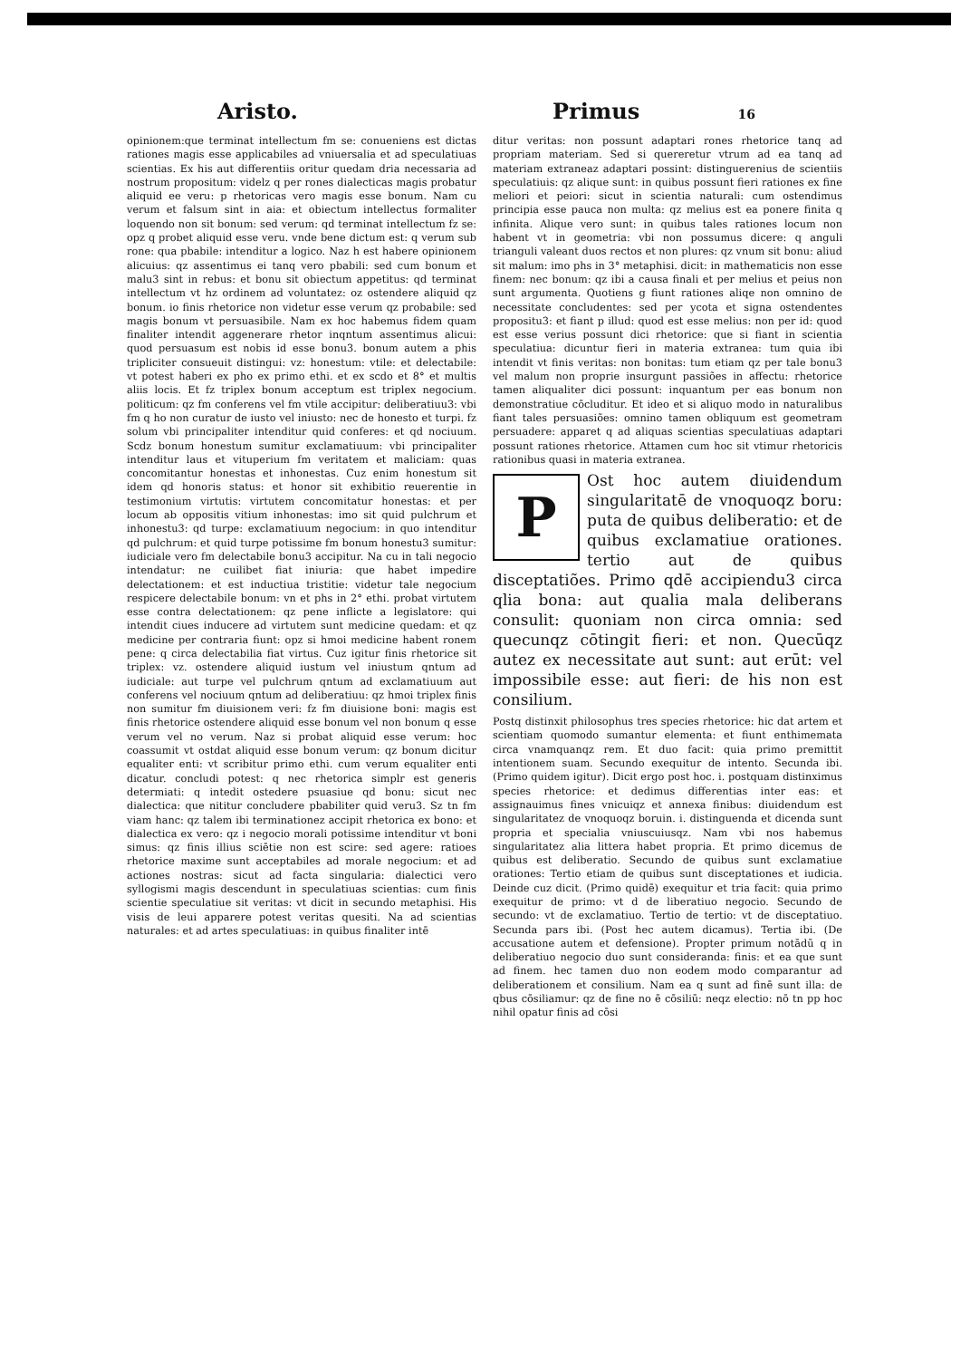Aristo. Primus 16
opinionem:que terminat intellectum fm se: conueniens est dictas rationes magis esse applicabiles ad vniuersalia et ad speculatiuas scientias. Ex his aut differentiis oritur quedam dria necessaria ad nostrum propositum: videlz q per rones dialecticas magis probatur aliquid ee veru: p rhetoricas vero magis esse bonum. Nam cu verum et falsum sint in aia: et obiectum intellectus formaliter loquendo non sit bonum: sed verum: qd terminat intellectum fz se: opz q probet aliquid esse veru. vnde bene dictum est: q verum sub rone: qua pbabile: intenditur a logico. Naz h est habere opinionem alicuius: qz assentimus ei tanq vero pbabili: sed cum bonum et malu3 sint in rebus: et bonu sit obiectum appetitus: qd terminat intellectum vt hz ordinem ad voluntatez: oz ostendere aliquid qz bonum. io finis rhetorice non videtur esse verum qz probabile: sed magis bonum vt persuasibile. Nam ex hoc habemus fidem quam finaliter intendit aggenerare rhetor inqntum assentimus alicui: quod persuasum est nobis id esse bonu3. bonum autem a phis tripliciter consueuit distingui: vz: honestum: vtile: et delectabile: vt potest haberi ex pho ex primo ethi. et ex scdo et 8° et multis aliis locis. Et fz triplex bonum acceptum est triplex negocium. politicum: qz fm conferens vel fm vtile accipitur: deliberatiuu3: vbi fm q ho non curatur de iusto vel iniusto: nec de honesto et turpi. fz solum vbi principaliter intenditur quid conferes: et qd nociuum. Scdz bonum honestum sumitur exclamatiuum: vbi principaliter intenditur laus et vituperium fm veritatem et maliciam: quas concomitantur honestas et inhonestas. Cuz enim honestum sit idem qd honoris status: et honor sit exhibitio reuerentie in testimonium virtutis: virtutem concomitatur honestas: et per locum ab oppositis vitium inhonestas: imo sit quid pulchrum et inhonestu3: qd turpe: exclamatiuum negocium: in quo intenditur qd pulchrum: et quid turpe potissime fm bonum honestu3 sumitur: iudiciale vero fm delectabile bonu3 accipitur. Na cu in tali negocio intendatur: ne cuilibet fiat iniuria: que habet impedire delectationem: et est inductiua tristitie: videtur tale negocium respicere delectabile bonum: vn et phs in 2° ethi. probat virtutem esse contra delectationem: qz pene inflicte a legislatore: qui intendit ciues inducere ad virtutem sunt medicine quedam: et qz medicine per contraria fiunt: opz si hmoi medicine habent ronem pene: q circa delectabilia fiat virtus. Cuz igitur finis rhetorice sit triplex: vz. ostendere aliquid iustum vel iniustum qntum ad iudiciale: aut turpe vel pulchrum qntum ad exclamatiuum aut conferens vel nociuum qntum ad deliberatiuu: qz hmoi triplex finis non sumitur fm diuisionem veri: fz fm diuisione boni: magis est finis rhetorice ostendere aliquid esse bonum vel non bonum q esse verum vel no verum. Naz si probat aliquid esse verum: hoc coassumit vt ostdat aliquid esse bonum verum: qz bonum dicitur equaliter enti: vt scribitur primo ethi. cum verum equaliter enti dicatur. concludi potest: q nec rhetorica simplr est generis determiati: q intedit ostedere psuasiue qd bonu: sicut nec dialectica: que nititur concludere pbabiliter quid veru3. Sz tn fm viam hanc: qz talem ibi terminationez accipit rhetorica ex bono: et dialectica ex vero: qz i negocio morali potissime intenditur vt boni simus: qz finis illius sciētie non est scire: sed agere: ratioes rhetorice maxime sunt acceptabiles ad morale negocium: et ad actiones nostras: sicut ad facta singularia: dialectici vero syllogismi magis descendunt in speculatiuas scientias: cum finis scientie speculatiue sit veritas: vt dicit in secundo metaphisi. His visis de leui apparere potest veritas quesiti. Na ad scientias naturales: et ad artes speculatiuas: in quibus finaliter intē
ditur veritas: non possunt adaptari rones rhetorice tanq ad propriam materiam. Sed si quereretur vtrum ad ea tanq ad materiam extraneaz adaptari possint: distinguerenius de scientiis speculatiuis: qz alique sunt: in quibus possunt fieri rationes ex fine meliori et peiori: sicut in scientia naturali: cum ostendimus principia esse pauca non multa: qz melius est ea ponere finita q infinita. Alique vero sunt: in quibus tales rationes locum non habent vt in geometria: vbi non possumus dicere: q anguli trianguli valeant duos rectos et non plures: qz vnum sit bonu: aliud sit malum: imo phs in 3° metaphisi. dicit: in mathematicis non esse finem: nec bonum: qz ibi a causa finali et per melius et peius non sunt argumenta. Quotiens g fiunt rationes aliqe non omnino de necessitate concludentes: sed per ycota et signa ostendentes propositu3: et fiant p illud: quod est esse melius: non per id: quod est esse verius possunt dici rhetorice: que si fiant in scientia speculatiua: dicuntur fieri in materia extranea: tum quia ibi intendit vt finis veritas: non bonitas: tum etiam qz per tale bonu3 vel malum non proprie insurgunt passiões in affectu: rhetorice tamen aliqualiter dici possunt: inquantum per eas bonum non demonstratiue cōcluditur. Et ideo et si aliquo modo in naturalibus fiant tales persuasiões: omnino tamen obliquum est geometram persuadere: apparet q ad aliquas scientias speculatiuas adaptari possunt rationes rhetorice. Attamen cum hoc sit vtimur rhetoricis rationibus quasi in materia extranea.
P
Ost hoc autem diuidendum singularitatē de vnoquoqz boru: puta de quibus deliberatio: et de quibus exclamatiue orationes. tertio aut de quibus disceptatiões. Primo qdē accipiendu3 circa qlia bona: aut qualia mala deliberans consulit: quoniam non circa omnia: sed quecunqz cōtingit fieri: et non. Quecūqz autez ex necessitate aut sunt: aut erūt: vel impossibile esse: aut fieri: de his non est consilium.
Postq distinxit philosophus tres species rhetorice: hic dat artem et scientiam quomodo sumantur elementa: et fiunt enthimemata circa vnamquanqz rem. Et duo facit: quia primo premittit intentionem suam. Secundo exequitur de intento. Secunda ibi. (Primo quidem igitur). Dicit ergo post hoc. i. postquam distinximus species rhetorice: et dedimus differentias inter eas: et assignauimus fines vnicuiqz et annexa finibus: diuidendum est singularitatez de vnoquoqz boruin. i. distinguenda et dicenda sunt propria et specialia vniuscuiusqz. Nam vbi nos habemus singularitatez alia littera habet propria. Et primo dicemus de quibus est deliberatio. Secundo de quibus sunt exclamatiue orationes: Tertio etiam de quibus sunt disceptationes et iudicia. Deinde cuz dicit. (Primo quidē) exequitur et tria facit: quia primo exequitur de primo: vt d de liberatiuo negocio. Secundo de secundo: vt de exclamatiuo. Tertio de tertio: vt de disceptatiuo. Secunda pars ibi. (Post hec autem dicamus). Tertia ibi. (De accusatione autem et defensione). Propter primum notādū q in deliberatiuo negocio duo sunt consideranda: finis: et ea que sunt ad finem. hec tamen duo non eodem modo comparantur ad deliberationem et consilium. Nam ea q sunt ad finē sunt illa: de qbus cōsiliamur: qz de fine no ē cōsiliū: neqz electio: nō tn pp hoc nihil opatur finis ad cōsi